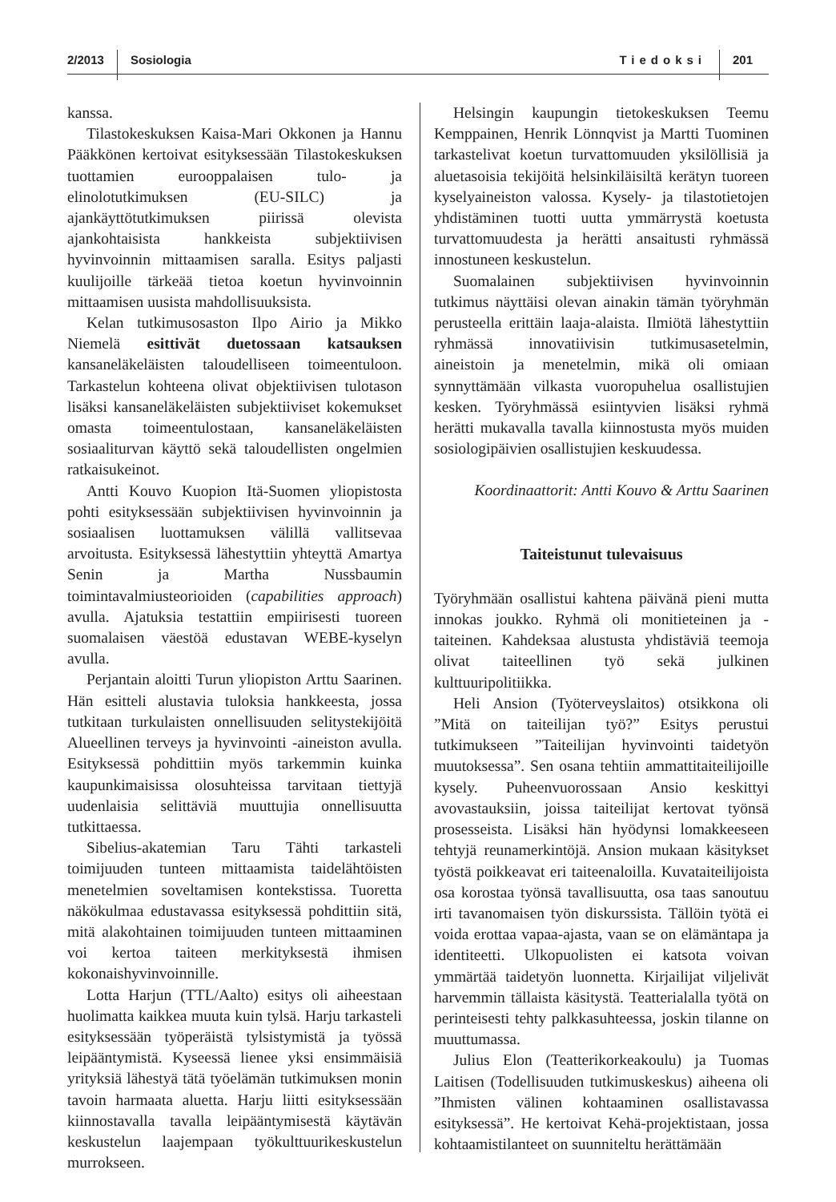2/2013 Sosiologia Tiedoksi 201
kanssa.
Tilastokeskuksen Kaisa-Mari Okkonen ja Hannu Pääkkönen kertoivat esityksessään Tilastokeskuksen tuottamien eurooppalaisen tulo- ja elinolotutkimuksen (EU-SILC) ja ajankäyttötutkimuksen piirissä olevista ajankohtaisista hankkeista subjektiivisen hyvinvoinnin mittaamisen saralla. Esitys paljasti kuulijoille tärkeää tietoa koetun hyvinvoinnin mittaamisen uusista mahdollisuuksista.
Kelan tutkimusosaston Ilpo Airio ja Mikko Niemelä esittivät duetossaan katsauksen kansaneläkeläisten taloudelliseen toimeentuloon. Tarkastelun kohteena olivat objektiivisen tulotason lisäksi kansaneläkeläisten subjektiiviset kokemukset omasta toimeentulostaan, kansaneläkeläisten sosiaaliturvan käyttö sekä taloudellisten ongelmien ratkaisukeinot.
Antti Kouvo Kuopion Itä-Suomen yliopistosta pohti esityksessään subjektiivisen hyvinvoinnin ja sosiaalisen luottamuksen välillä vallitsevaa arvoitusta. Esityksessä lähestyttiin yhteyttä Amartya Senin ja Martha Nussbaumin toimintavalmiusteorioiden (capabilities approach) avulla. Ajatuksia testattiin empiirisesti tuoreen suomalaisen väestöä edustavan WEBE-kyselyn avulla.
Perjantain aloitti Turun yliopiston Arttu Saarinen. Hän esitteli alustavia tuloksia hankkeesta, jossa tutkitaan turkulaisten onnellisuuden selitystekijöitä Alueellinen terveys ja hyvinvointi -aineiston avulla. Esityksessä pohdittiin myös tarkemmin kuinka kaupunkimaisissa olosuhteissa tarvitaan tiettyjä uudenlaisia selittäviä muuttujia onnellisuutta tutkittaessa.
Sibelius-akatemian Taru Tähti tarkasteli toimijuuden tunteen mittaamista taidelähtöisten menetelmien soveltamisen kontekstissa. Tuoretta näkökulmaa edustavassa esityksessä pohdittiin sitä, mitä alakohtainen toimijuuden tunteen mittaaminen voi kertoa taiteen merkityksestä ihmisen kokonaishyvinvoinnille.
Lotta Harjun (TTL/Aalto) esitys oli aiheestaan huolimatta kaikkea muuta kuin tylsä. Harju tarkasteli esityksessään työperäistä tylsistymistä ja työssä leipääntymistä. Kyseessä lienee yksi ensimmäisiä yrityksiä lähestyä tätä työelämän tutkimuksen monin tavoin harmaata aluetta. Harju liitti esityksessään kiinnostavalla tavalla leipääntymisestä käytävän keskustelun laajempaan työkulttuurikeskustelun murrokseen.
Helsingin kaupungin tietokeskuksen Teemu Kemppainen, Henrik Lönnqvist ja Martti Tuominen tarkastelivat koetun turvattomuuden yksilöllisiä ja aluetasoisia tekijöitä helsinkiläisiltä kerätyn tuoreen kyselyaineiston valossa. Kysely- ja tilastotietojen yhdistäminen tuotti uutta ymmärrystä koetusta turvattomuudesta ja herätti ansaitusti ryhmässä innostuneen keskustelun.
Suomalainen subjektiivisen hyvinvoinnin tutkimus näyttäisi olevan ainakin tämän työryhmän perusteella erittäin laaja-alaista. Ilmiötä lähestyttiin ryhmässä innovatiivisin tutkimusasetelmin, aineistoin ja menetelmin, mikä oli omiaan synnyttämään vilkasta vuoropuhelua osallistujien kesken. Työryhmässä esiintyvien lisäksi ryhmä herätti mukavalla tavalla kiinnostusta myös muiden sosiologipäivien osallistujien keskuudessa.
Koordinaattorit: Antti Kouvo & Arttu Saarinen
Taiteistunut tulevaisuus
Työryhmään osallistui kahtena päivänä pieni mutta innokas joukko. Ryhmä oli monitieteinen ja -taiteinen. Kahdeksaa alustusta yhdistäviä teemoja olivat taiteellinen työ sekä julkinen kulttuuripolitiikka.
Heli Ansion (Työterveyslaitos) otsikkona oli ”Mitä on taiteilijan työ?” Esitys perustui tutkimukseen ”Taiteilijan hyvinvointi taidetyön muutoksessa”. Sen osana tehtiin ammattitaiteilijoille kysely. Puheenvuorossaan Ansio keskittyi avovastauksiin, joissa taiteilijat kertovat työnsä prosesseista. Lisäksi hän hyödynsi lomakkeeseen tehtyjä reunamerkintöjä. Ansion mukaan käsitykset työstä poikkeavat eri taiteenaloilla. Kuvataiteilijoista osa korostaa työnsä tavallisuutta, osa taas sanoutuu irti tavanomaisen työn diskurssista. Tällöin työtä ei voida erottaa vapaa-ajasta, vaan se on elämäntapa ja identiteetti. Ulkopuolisten ei katsota voivan ymmärtää taidetyön luonnetta. Kirjailijat viljelivät harvemmin tällaista käsitystä. Teatterialalla työtä on perinteisesti tehty palkkasuhteessa, joskin tilanne on muuttumassa.
Julius Elon (Teatterikorkeakoulu) ja Tuomas Laitisen (Todellisuuden tutkimuskeskus) aiheena oli ”Ihmisten välinen kohtaaminen osallistavassa esityksessä”. He kertoivat Kehä-projektistaan, jossa kohtaamistilanteet on suunniteltu herättämään